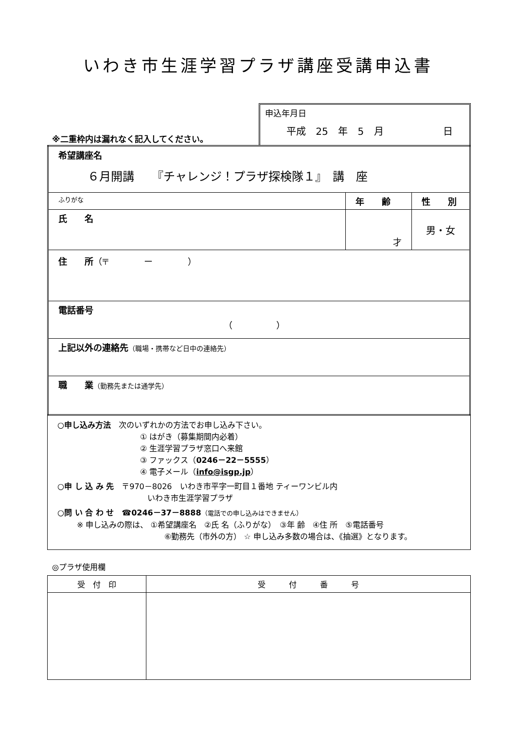いわき市生涯学習プラザ講座受講申込書
※二重枠内は漏れなく記入してください。
申込年月日
平成 25 年 5 月 日
| 希望講座名 ６月開講 『チャレンジ！プラザ探検隊１』 講 座 | | |
| ふりがな | 年 齢 | 性 別 |
| 氏 名 | 才 | 男・女 |
| 住 所 （〒 ー ） | | |
| 電話番号 （ ） | | |
| 上記以外の連絡先 （職場・携帯など日中の連絡先） | | |
| 職 業 （勤務先または通学先） | | |
○申し込み方法　次のいずれかの方法でお申し込み下さい。
① はがき（募集期間内必着）
② 生涯学習プラザ窓口へ来館
③ ファックス（0246－22－5555）
④ 電子メール（info@isgp.jp）
○申 し 込 み 先　〒970－8026　いわき市平字一町目１番地 ティーワンビル内
いわき市生涯学習プラザ
○問 い 合 わ せ　☎0246－37－8888（電話での申し込みはできません）
※ 申し込みの際は、 ①希望講座名　②氏 名（ふりがな）　③年 齢　④住 所　⑤電話番号
⑥勤務先（市外の方） ☆ 申し込み多数の場合は、《抽選》となります。
◎プラザ使用欄
| 受 付 印 | 受 付 番 号 |
| --- | --- |